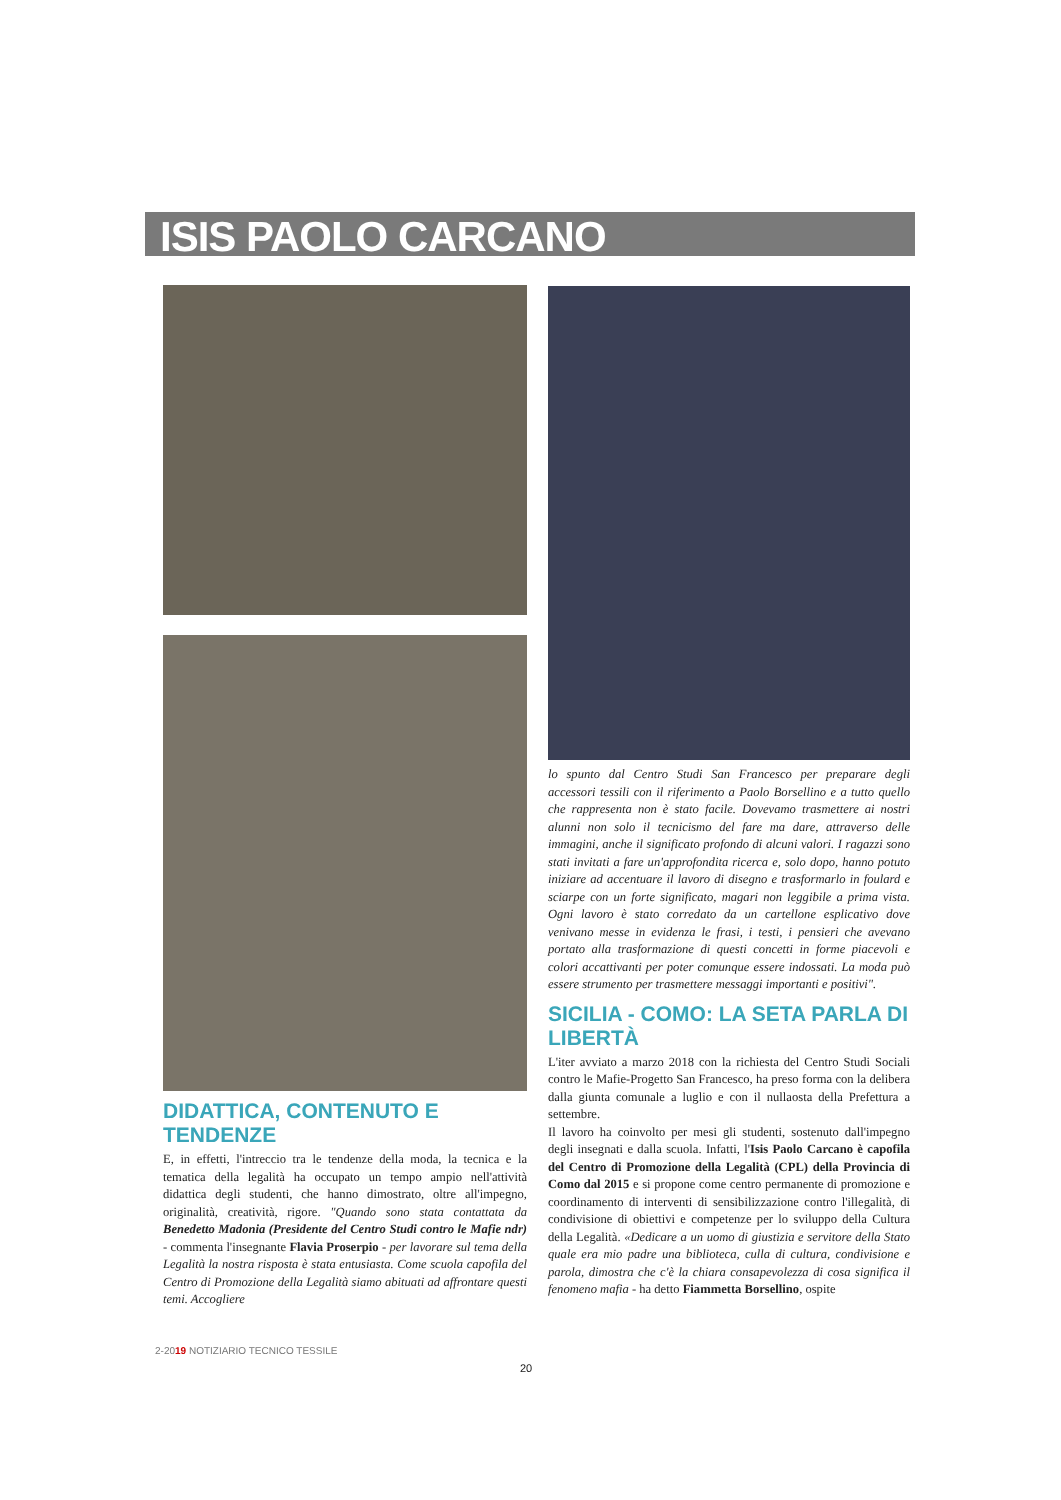ISIS PAOLO CARCANO
DIDATTICA, CONTENUTO E TENDENZE
E, in effetti, l'intreccio tra le tendenze della moda, la tecnica e la tematica della legalità ha occupato un tempo ampio nell'attività didattica degli studenti, che hanno dimostrato, oltre all'impegno, originalità, creatività, rigore. "Quando sono stata contattata da Benedetto Madonia (Presidente del Centro Studi contro le Mafie ndr) - commenta l'insegnante Flavia Proserpio - per lavorare sul tema della Legalità la nostra risposta è stata entusiasta. Come scuola capofila del Centro di Promozione della Legalità siamo abituati ad affrontare questi temi. Accogliere
lo spunto dal Centro Studi San Francesco per preparare degli accessori tessili con il riferimento a Paolo Borsellino e a tutto quello che rappresenta non è stato facile. Dovevamo trasmettere ai nostri alunni non solo il tecnicismo del fare ma dare, attraverso delle immagini, anche il significato profondo di alcuni valori. I ragazzi sono stati invitati a fare un'approfondita ricerca e, solo dopo, hanno potuto iniziare ad accentuare il lavoro di disegno e trasformarlo in foulard e sciarpe con un forte significato, magari non leggibile a prima vista. Ogni lavoro è stato corredato da un cartellone esplicativo dove venivano messe in evidenza le frasi, i testi, i pensieri che avevano portato alla trasformazione di questi concetti in forme piacevoli e colori accattivanti per poter comunque essere indossati. La moda può essere strumento per trasmettere messaggi importanti e positivi".
SICILIA - COMO: LA SETA PARLA DI LIBERTÀ
L'iter avviato a marzo 2018 con la richiesta del Centro Studi Sociali contro le Mafie-Progetto San Francesco, ha preso forma con la delibera dalla giunta comunale a luglio e con il nullaosta della Prefettura a settembre.
Il lavoro ha coinvolto per mesi gli studenti, sostenuto dall'impegno degli insegnati e dalla scuola. Infatti, l'Isis Paolo Carcano è capofila del Centro di Promozione della Legalità (CPL) della Provincia di Como dal 2015 e si propone come centro permanente di promozione e coordinamento di interventi di sensibilizzazione contro l'illegalità, di condivisione di obiettivi e competenze per lo sviluppo della Cultura della Legalità. «Dedicare a un uomo di giustizia e servitore della Stato quale era mio padre una biblioteca, culla di cultura, condivisione e parola, dimostra che c'è la chiara consapevolezza di cosa significa il fenomeno mafia - ha detto Fiammetta Borsellino, ospite
2-2019 NOTIZIARIO TECNICO TESSILE
20